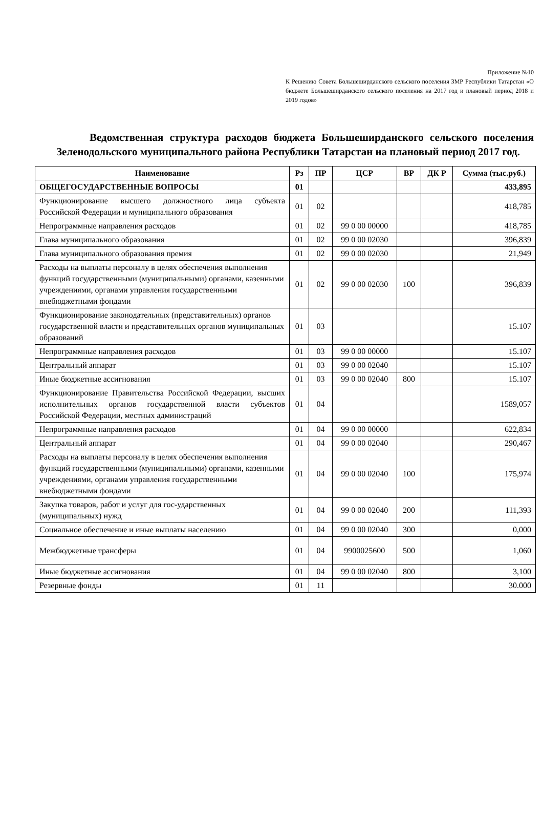Приложение №10
К Решению Совета Большеширданского сельского поселения ЗМР Республики Татарстан «О бюджете Большеширданского сельского поселения на 2017 год и плановый период 2018 и 2019 годов»
Ведомственная структура расходов бюджета Большеширданского сельского поселения Зеленодольского муниципального района Республики Татарстан на плановый период 2017 год.
| Наименование | Рз | ПР | ЦСР | ВР | ДК Р | Сумма (тыс.руб.) |
| --- | --- | --- | --- | --- | --- | --- |
| ОБЩЕГОСУДАРСТВЕННЫЕ ВОПРОСЫ | 01 | | | | | 433,895 |
| Функционирование высшего должностного лица субъекта Российской Федерации и муниципального образования | 01 | 02 | | | | 418,785 |
| Непрограммные направления расходов | 01 | 02 | 99 0 00 00000 | | | 418,785 |
| Глава муниципального образования | 01 | 02 | 99 0 00 02030 | | | 396,839 |
| Глава муниципального образования премия | 01 | 02 | 99 0 00 02030 | | | 21,949 |
| Расходы на выплаты персоналу в целях обеспечения выполнения функций государственными (муниципальными) органами, казенными учреждениями, органами управления государственными внебюджетными фондами | 01 | 02 | 99 0 00 02030 | 100 | | 396,839 |
| Функционирование законодательных (представительных) органов государственной власти и представительных органов муниципальных образований | 01 | 03 | | | | 15.107 |
| Непрограммные направления расходов | 01 | 03 | 99 0 00 00000 | | | 15.107 |
| Центральный аппарат | 01 | 03 | 99 0 00 02040 | | | 15.107 |
| Иные бюджетные ассигнования | 01 | 03 | 99 0 00 02040 | 800 | | 15.107 |
| Функционирование Правительства Российской Федерации, высших исполнительных органов государственной власти субъектов Российской Федерации, местных администраций | 01 | 04 | | | | 1589,057 |
| Непрограммные направления расходов | 01 | 04 | 99 0 00 00000 | | | 622,834 |
| Центральный аппарат | 01 | 04 | 99 0 00 02040 | | | 290,467 |
| Расходы на выплаты персоналу в целях обеспечения выполнения функций государственными (муниципальными) органами, казенными учреждениями, органами управления государственными внебюджетными фондами | 01 | 04 | 99 0 00 02040 | 100 | | 175,974 |
| Закупка товаров, работ и услуг для гос-ударственных (муниципальных) нужд | 01 | 04 | 99 0 00 02040 | 200 | | 111,393 |
| Социальное обеспечение и иные выплаты населению | 01 | 04 | 99 0 00 02040 | 300 | | 0,000 |
| Межбюджетные трансферы | 01 | 04 | 9900025600 | 500 | | 1,060 |
| Иные бюджетные ассигнования | 01 | 04 | 99 0 00 02040 | 800 | | 3,100 |
| Резервные фонды | 01 | 11 | | | | 30.000 |